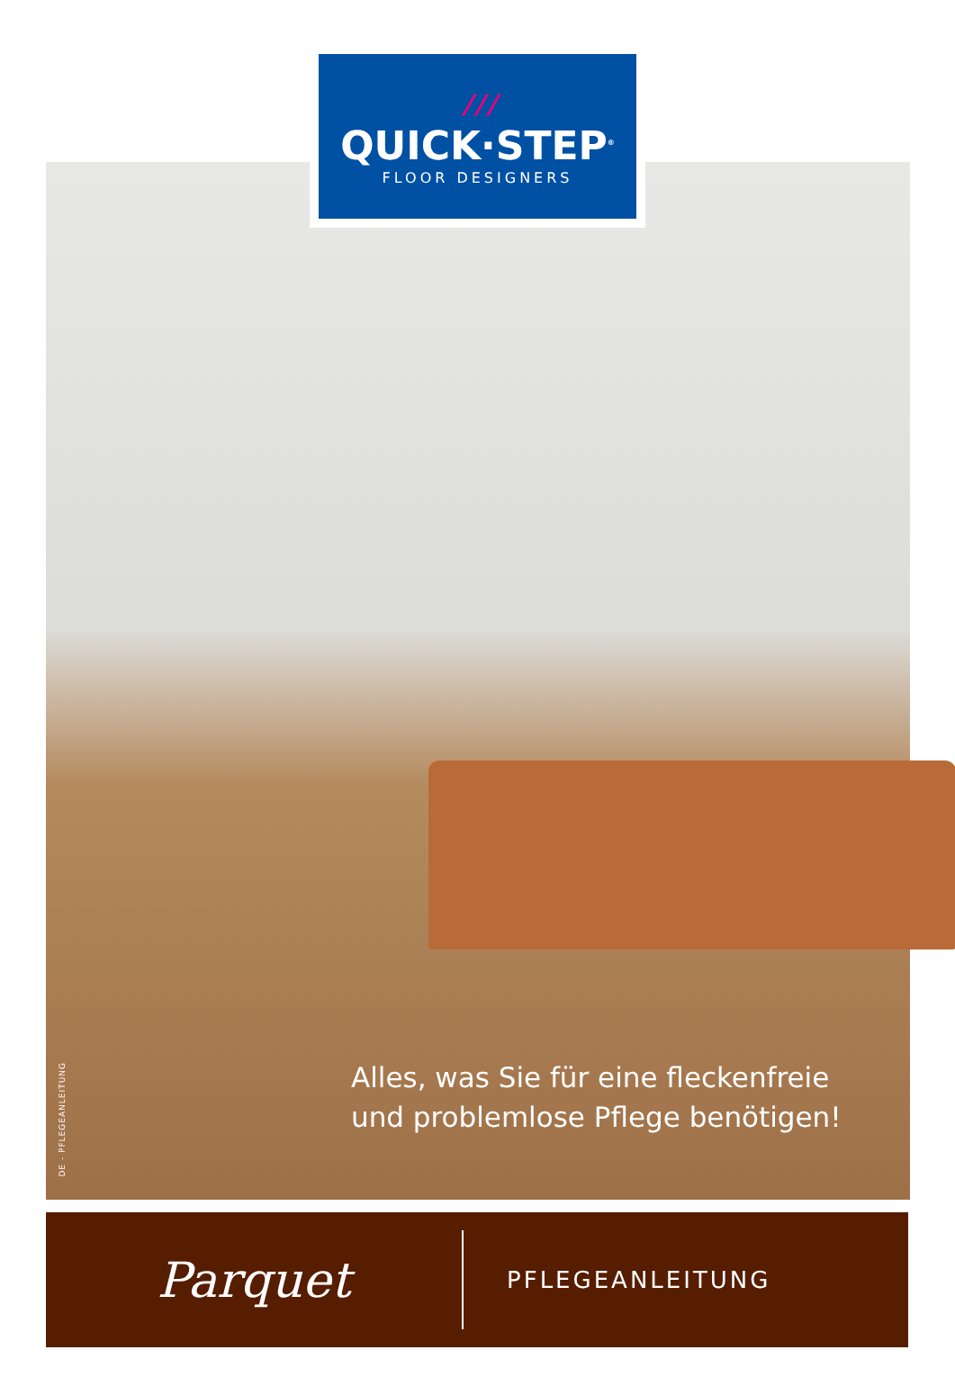/ / /
QUICK·STEP<sup>®</sup>
FLOOR DESIGNERS
DE - PFLEGEANLEITUNG
Alles, was Sie für eine fleckenfreie
und problemlose Pflege benötigen!
Parquet
PFLEGEANLEITUNG